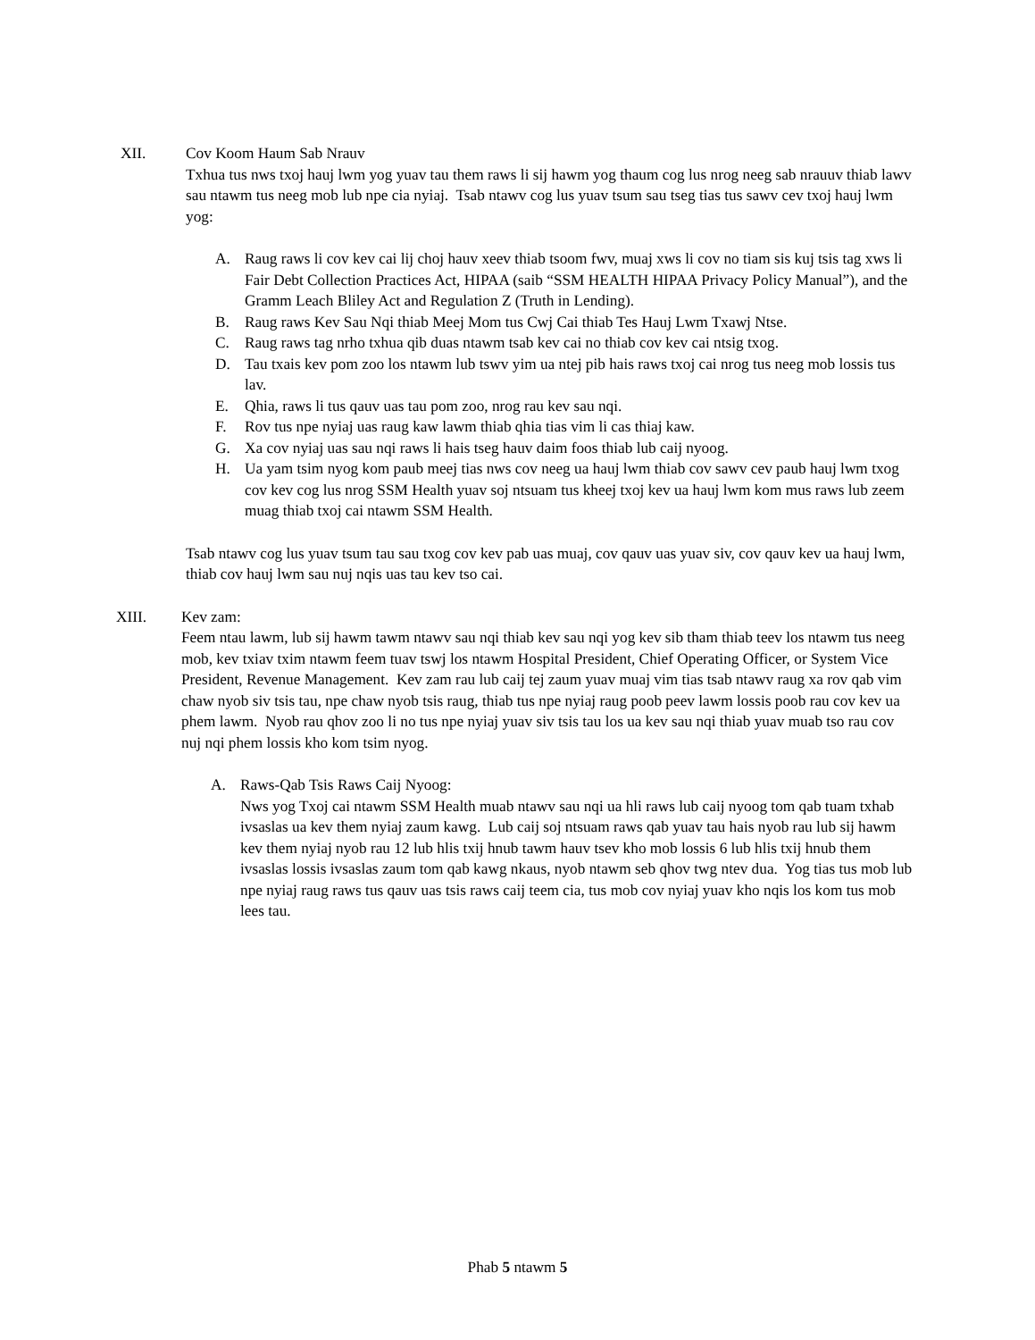XII. Cov Koom Haum Sab Nrauv
Txhua tus nws txoj hauj lwm yog yuav tau them raws li sij hawm yog thaum cog lus nrog neeg sab nrauuv thiab lawv sau ntawm tus neeg mob lub npe cia nyiaj. Tsab ntawv cog lus yuav tsum sau tseg tias tus sawv cev txoj hauj lwm yog:
A. Raug raws li cov kev cai lij choj hauv xeev thiab tsoom fwv, muaj xws li cov no tiam sis kuj tsis tag xws li Fair Debt Collection Practices Act, HIPAA (saib “SSM HEALTH HIPAA Privacy Policy Manual”), and the Gramm Leach Bliley Act and Regulation Z (Truth in Lending).
B. Raug raws Kev Sau Nqi thiab Meej Mom tus Cwj Cai thiab Tes Hauj Lwm Txawj Ntse.
C. Raug raws tag nrho txhua qib duas ntawm tsab kev cai no thiab cov kev cai ntsig txog.
D. Tau txais kev pom zoo los ntawm lub tswv yim ua ntej pib hais raws txoj cai nrog tus neeg mob lossis tus lav.
E. Qhia, raws li tus qauv uas tau pom zoo, nrog rau kev sau nqi.
F. Rov tus npe nyiaj uas raug kaw lawm thiab qhia tias vim li cas thiaj kaw.
G. Xa cov nyiaj uas sau nqi raws li hais tseg hauv daim foos thiab lub caij nyoog.
H. Ua yam tsim nyog kom paub meej tias nws cov neeg ua hauj lwm thiab cov sawv cev paub hauj lwm txog cov kev cog lus nrog SSM Health yuav soj ntsuam tus kheej txoj kev ua hauj lwm kom mus raws lub zeem muag thiab txoj cai ntawm SSM Health.
Tsab ntawv cog lus yuav tsum tau sau txog cov kev pab uas muaj, cov qauv uas yuav siv, cov qauv kev ua hauj lwm, thiab cov hauj lwm sau nuj nqis uas tau kev tso cai.
XIII. Kev zam:
Feem ntau lawm, lub sij hawm tawm ntawv sau nqi thiab kev sau nqi yog kev sib tham thiab teev los ntawm tus neeg mob, kev txiav txim ntawm feem tuav tswj los ntawm Hospital President, Chief Operating Officer, or System Vice President, Revenue Management. Kev zam rau lub caij tej zaum yuav muaj vim tias tsab ntawv raug xa rov qab vim chaw nyob siv tsis tau, npe chaw nyob tsis raug, thiab tus npe nyiaj raug poob peev lawm lossis poob rau cov kev ua phem lawm. Nyob rau qhov zoo li no tus npe nyiaj yuav siv tsis tau los ua kev sau nqi thiab yuav muab tso rau cov nuj nqi phem lossis kho kom tsim nyog.
A. Raws-Qab Tsis Raws Caij Nyoog:
Nws yog Txoj cai ntawm SSM Health muab ntawv sau nqi ua hli raws lub caij nyoog tom qab tuam txhab ivsaslas ua kev them nyiaj zaum kawg. Lub caij soj ntsuam raws qab yuav tau hais nyob rau lub sij hawm kev them nyiaj nyob rau 12 lub hlis txij hnub tawm hauv tsev kho mob lossis 6 lub hlis txij hnub them ivsaslas lossis ivsaslas zaum tom qab kawg nkaus, nyob ntawm seb qhov twg ntev dua. Yog tias tus mob lub npe nyiaj raug raws tus qauv uas tsis raws caij teem cia, tus mob cov nyiaj yuav kho nqis los kom tus mob lees tau.
Phab 5 ntawm 5